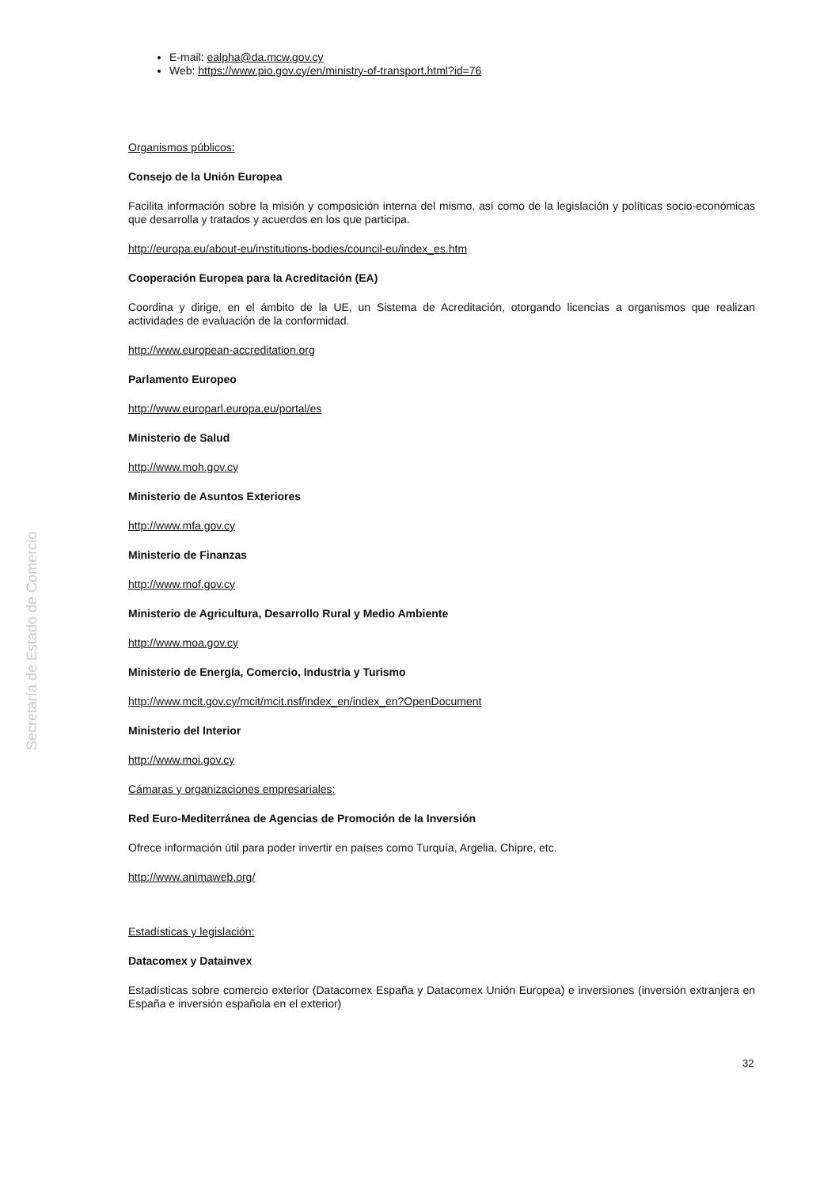E-mail: ealpha@da.mcw.gov.cy
Web: https://www.pio.gov.cy/en/ministry-of-transport.html?id=76
Organismos públicos:
Consejo de la Unión Europea
Facilita información sobre la misión y composición interna del mismo, así como de la legislación y políticas socio-económicas que desarrolla y tratados y acuerdos en los que participa.
http://europa.eu/about-eu/institutions-bodies/council-eu/index_es.htm
Cooperación Europea para la Acreditación (EA)
Coordina y dirige, en el ámbito de la UE, un Sistema de Acreditación, otorgando licencias a organismos que realizan actividades de evaluación de la conformidad.
http://www.european-accreditation.org
Parlamento Europeo
http://www.europarl.europa.eu/portal/es
Ministerio de Salud
http://www.moh.gov.cy
Ministerio de Asuntos Exteriores
http://www.mfa.gov.cy
Ministerio de Finanzas
http://www.mof.gov.cy
Ministerio de Agricultura, Desarrollo Rural y Medio Ambiente
http://www.moa.gov.cy
Ministerio de Energía, Comercio, Industria y Turismo
http://www.mcit.gov.cy/mcit/mcit.nsf/index_en/index_en?OpenDocument
Ministerio del Interior
http://www.moi.gov.cy
Cámaras y organizaciones empresariales:
Red Euro-Mediterránea de Agencias de Promoción de la Inversión
Ofrece información útil para poder invertir en países como Turquía, Argelia, Chipre, etc.
http://www.animaweb.org/
Estadísticas y legislación:
Datacomex y Datainvex
Estadísticas sobre comercio exterior (Datacomex España y Datacomex Unión Europea) e inversiones (inversión extranjera en España e inversión española en el exterior)
Secretaría de Estado de Comercio
32